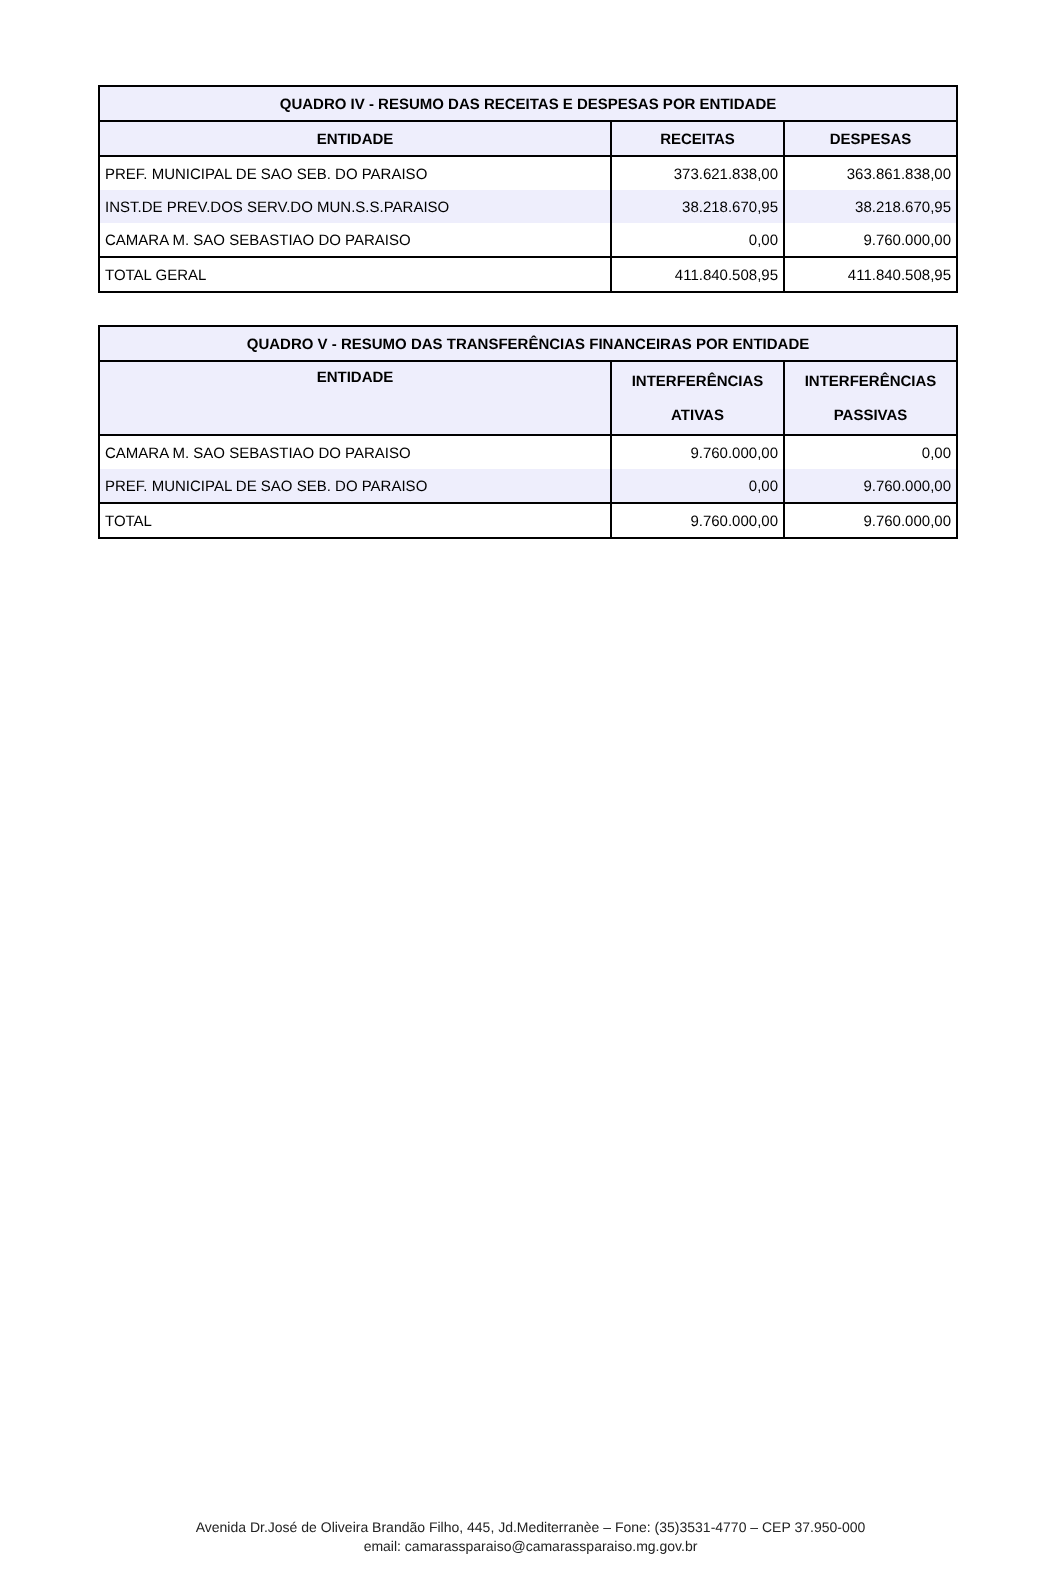| QUADRO IV - RESUMO DAS RECEITAS E DESPESAS POR ENTIDADE | | |
| --- | --- | --- |
| ENTIDADE | RECEITAS | DESPESAS |
| PREF. MUNICIPAL DE SAO SEB. DO PARAISO | 373.621.838,00 | 363.861.838,00 |
| INST.DE PREV.DOS SERV.DO MUN.S.S.PARAISO | 38.218.670,95 | 38.218.670,95 |
| CAMARA M. SAO SEBASTIAO DO PARAISO | 0,00 | 9.760.000,00 |
| TOTAL GERAL | 411.840.508,95 | 411.840.508,95 |
| QUADRO V - RESUMO DAS TRANSFERÊNCIAS FINANCEIRAS POR ENTIDADE | | |
| --- | --- | --- |
| ENTIDADE | INTERFERÊNCIAS ATIVAS | INTERFERÊNCIAS PASSIVAS |
| CAMARA M. SAO SEBASTIAO DO PARAISO | 9.760.000,00 | 0,00 |
| PREF. MUNICIPAL DE SAO SEB. DO PARAISO | 0,00 | 9.760.000,00 |
| TOTAL | 9.760.000,00 | 9.760.000,00 |
Avenida Dr.José de Oliveira Brandão Filho, 445, Jd.Mediterranèe – Fone: (35)3531-4770 – CEP 37.950-000
email: camarassparaiso@camarassparaiso.mg.gov.br